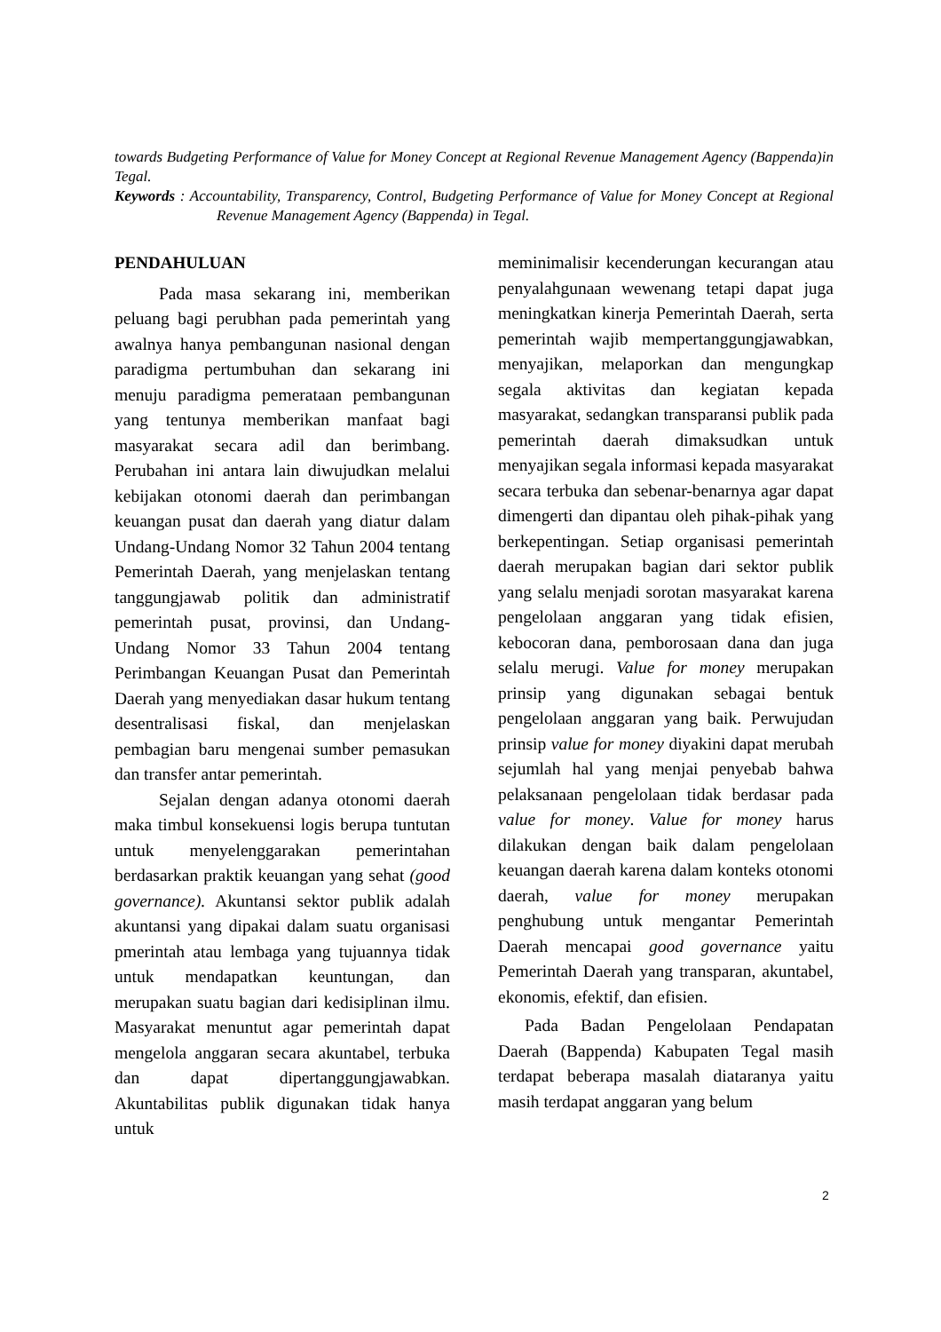towards Budgeting Performance of Value for Money Concept at Regional Revenue Management Agency (Bappenda)in Tegal.
Keywords : Accountability, Transparency, Control, Budgeting Performance of Value for Money Concept at Regional Revenue Management Agency (Bappenda) in Tegal.
PENDAHULUAN
Pada masa sekarang ini, memberikan peluang bagi perubhan pada pemerintah yang awalnya hanya pembangunan nasional dengan paradigma pertumbuhan dan sekarang ini menuju paradigma pemerataan pembangunan yang tentunya memberikan manfaat bagi masyarakat secara adil dan berimbang. Perubahan ini antara lain diwujudkan melalui kebijakan otonomi daerah dan perimbangan keuangan pusat dan daerah yang diatur dalam Undang-Undang Nomor 32 Tahun 2004 tentang Pemerintah Daerah, yang menjelaskan tentang tanggungjawab politik dan administratif pemerintah pusat, provinsi, dan Undang-Undang Nomor 33 Tahun 2004 tentang Perimbangan Keuangan Pusat dan Pemerintah Daerah yang menyediakan dasar hukum tentang desentralisasi fiskal, dan menjelaskan pembagian baru mengenai sumber pemasukan dan transfer antar pemerintah.
Sejalan dengan adanya otonomi daerah maka timbul konsekuensi logis berupa tuntutan untuk menyelenggarakan pemerintahan berdasarkan praktik keuangan yang sehat (good governance). Akuntansi sektor publik adalah akuntansi yang dipakai dalam suatu organisasi pmerintah atau lembaga yang tujuannya tidak untuk mendapatkan keuntungan, dan merupakan suatu bagian dari kedisiplinan ilmu. Masyarakat menuntut agar pemerintah dapat mengelola anggaran secara akuntabel, terbuka dan dapat dipertanggungjawabkan. Akuntabilitas publik digunakan tidak hanya untuk
meminimalisir kecenderungan kecurangan atau penyalahgunaan wewenang tetapi dapat juga meningkatkan kinerja Pemerintah Daerah, serta pemerintah wajib mempertanggungjawabkan, menyajikan, melaporkan dan mengungkap segala aktivitas dan kegiatan kepada masyarakat, sedangkan transparansi publik pada pemerintah daerah dimaksudkan untuk menyajikan segala informasi kepada masyarakat secara terbuka dan sebenar-benarnya agar dapat dimengerti dan dipantau oleh pihak-pihak yang berkepentingan. Setiap organisasi pemerintah daerah merupakan bagian dari sektor publik yang selalu menjadi sorotan masyarakat karena pengelolaan anggaran yang tidak efisien, kebocoran dana, pemborosaan dana dan juga selalu merugi. Value for money merupakan prinsip yang digunakan sebagai bentuk pengelolaan anggaran yang baik. Perwujudan prinsip value for money diyakini dapat merubah sejumlah hal yang menjai penyebab bahwa pelaksanaan pengelolaan tidak berdasar pada value for money. Value for money harus dilakukan dengan baik dalam pengelolaan keuangan daerah karena dalam konteks otonomi daerah, value for money merupakan penghubung untuk mengantar Pemerintah Daerah mencapai good governance yaitu Pemerintah Daerah yang transparan, akuntabel, ekonomis, efektif, dan efisien.
Pada Badan Pengelolaan Pendapatan Daerah (Bappenda) Kabupaten Tegal masih terdapat beberapa masalah diataranya yaitu masih terdapat anggaran yang belum
2